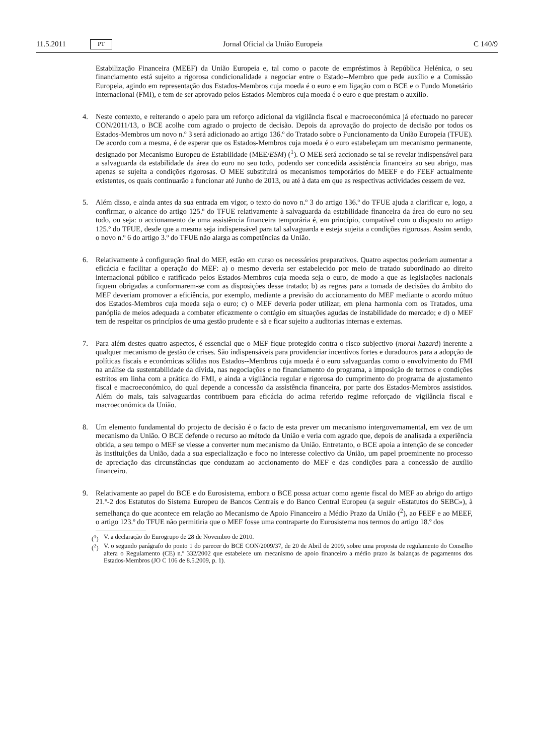11.5.2011 PT Jornal Oficial da União Europeia C 140/9
Estabilização Financeira (MEEF) da União Europeia e, tal como o pacote de empréstimos à República Helénica, o seu financiamento está sujeito a rigorosa condicionalidade a negociar entre o Estado--Membro que pede auxílio e a Comissão Europeia, agindo em representação dos Estados-Membros cuja moeda é o euro e em ligação com o BCE e o Fundo Monetário Internacional (FMI), e tem de ser aprovado pelos Estados-Membros cuja moeda é o euro e que prestam o auxílio.
4. Neste contexto, e reiterando o apelo para um reforço adicional da vigilância fiscal e macroeconómica já efectuado no parecer CON/2011/13, o BCE acolhe com agrado o projecto de decisão. Depois da aprovação do projecto de decisão por todos os Estados-Membros um novo n.º 3 será adicionado ao artigo 136.º do Tratado sobre o Funcionamento da União Europeia (TFUE). De acordo com a mesma, é de esperar que os Estados-Membros cuja moeda é o euro estabeleçam um mecanismo permanente, designado por Mecanismo Europeu de Estabilidade (MEE/ESM) (<sup>1</sup>). O MEE será accionado se tal se revelar indispensável para a salvaguarda da estabilidade da área do euro no seu todo, podendo ser concedida assistência financeira ao seu abrigo, mas apenas se sujeita a condições rigorosas. O MEE substituirá os mecanismos temporários do MEEF e do FEEF actualmente existentes, os quais continuarão a funcionar até Junho de 2013, ou até à data em que as respectivas actividades cessem de vez.
5. Além disso, e ainda antes da sua entrada em vigor, o texto do novo n.º 3 do artigo 136.º do TFUE ajuda a clarificar e, logo, a confirmar, o alcance do artigo 125.º do TFUE relativamente à salvaguarda da estabilidade financeira da área do euro no seu todo, ou seja: o accionamento de uma assistência financeira temporária é, em princípio, compatível com o disposto no artigo 125.º do TFUE, desde que a mesma seja indispensável para tal salvaguarda e esteja sujeita a condições rigorosas. Assim sendo, o novo n.º 6 do artigo 3.º do TFUE não alarga as competências da União.
6. Relativamente à configuração final do MEF, estão em curso os necessários preparativos. Quatro aspectos poderiam aumentar a eficácia e facilitar a operação do MEF: a) o mesmo deveria ser estabelecido por meio de tratado subordinado ao direito internacional público e ratificado pelos Estados-Membros cuja moeda seja o euro, de modo a que as legislações nacionais fiquem obrigadas a conformarem-se com as disposições desse tratado; b) as regras para a tomada de decisões do âmbito do MEF deveriam promover a eficiência, por exemplo, mediante a previsão do accionamento do MEF mediante o acordo mútuo dos Estados-Membros cuja moeda seja o euro; c) o MEF deveria poder utilizar, em plena harmonia com os Tratados, uma panóplia de meios adequada a combater eficazmente o contágio em situações agudas de instabilidade do mercado; e d) o MEF tem de respeitar os princípios de uma gestão prudente e sã e ficar sujeito a auditorias internas e externas.
7. Para além destes quatro aspectos, é essencial que o MEF fique protegido contra o risco subjectivo (moral hazard) inerente a qualquer mecanismo de gestão de crises. São indispensáveis para providenciar incentivos fortes e duradouros para a adopção de políticas fiscais e económicas sólidas nos Estados--Membros cuja moeda é o euro salvaguardas como o envolvimento do FMI na análise da sustentabilidade da dívida, nas negociações e no financiamento do programa, a imposição de termos e condições estritos em linha com a prática do FMI, e ainda a vigilância regular e rigorosa do cumprimento do programa de ajustamento fiscal e macroeconómico, do qual depende a concessão da assistência financeira, por parte dos Estados-Membros assistidos. Além do mais, tais salvaguardas contribuem para eficácia do acima referido regime reforçado de vigilância fiscal e macroeconómica da União.
8. Um elemento fundamental do projecto de decisão é o facto de esta prever um mecanismo intergovernamental, em vez de um mecanismo da União. O BCE defende o recurso ao método da União e veria com agrado que, depois de analisada a experiência obtida, a seu tempo o MEF se viesse a converter num mecanismo da União. Entretanto, o BCE apoia a intenção de se conceder às instituições da União, dada a sua especialização e foco no interesse colectivo da União, um papel proeminente no processo de apreciação das circunstâncias que conduzam ao accionamento do MEF e das condições para a concessão de auxílio financeiro.
9. Relativamente ao papel do BCE e do Eurosistema, embora o BCE possa actuar como agente fiscal do MEF ao abrigo do artigo 21.º-2 dos Estatutos do Sistema Europeu de Bancos Centrais e do Banco Central Europeu (a seguir «Estatutos do SEBC»), à semelhança do que acontece em relação ao Mecanismo de Apoio Financeiro a Médio Prazo da União (<sup>2</sup>), ao FEEF e ao MEEF, o artigo 123.º do TFUE não permitiria que o MEF fosse uma contraparte do Eurosistema nos termos do artigo 18.º dos
(<sup>1</sup>) V. a declaração do Eurogrupo de 28 de Novembro de 2010.
(<sup>2</sup>) V. o segundo parágrafo do ponto 1 do parecer do BCE CON/2009/37, de 20 de Abril de 2009, sobre uma proposta de regulamento do Conselho altera o Regulamento (CE) n.º 332/2002 que estabelece um mecanismo de apoio financeiro a médio prazo às balanças de pagamentos dos Estados-Membros (JO C 106 de 8.5.2009, p. 1).